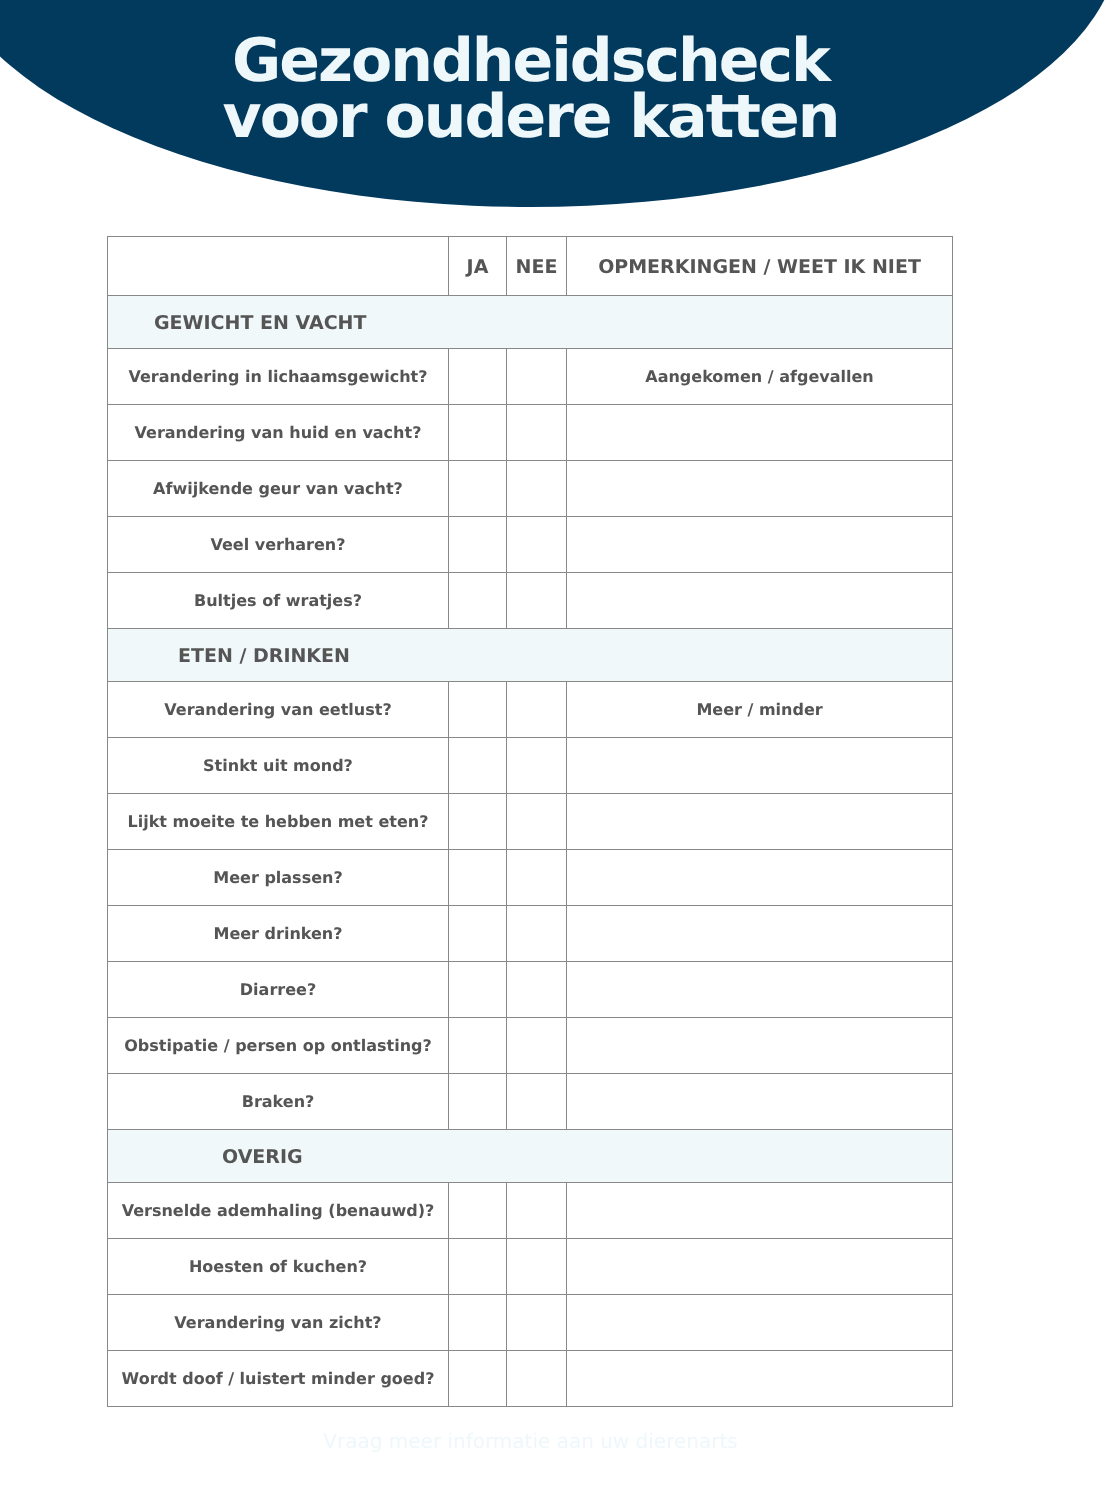Gezondheidscheck
voor oudere katten
| | JA | NEE | OPMERKINGEN / WEET IK NIET |
| --- | --- | --- | --- |
| GEWICHT EN VACHT | | | |
| Verandering in lichaamsgewicht? | | | Aangekomen / afgevallen |
| Verandering van huid en vacht? | | | |
| Afwijkende geur van vacht? | | | |
| Veel verharen? | | | |
| Bultjes of wratjes? | | | |
| ETEN / DRINKEN | | | |
| Verandering van eetlust? | | | Meer / minder |
| Stinkt uit mond? | | | |
| Lijkt moeite te hebben met eten? | | | |
| Meer plassen? | | | |
| Meer drinken? | | | |
| Diarree? | | | |
| Obstipatie / persen op ontlasting? | | | |
| Braken? | | | |
| OVERIG | | | |
| Versnelde ademhaling (benauwd)? | | | |
| Hoesten of kuchen? | | | |
| Verandering van zicht? | | | |
| Wordt doof / luistert minder goed? | | | |
Vraag meer informatie aan uw dierenarts